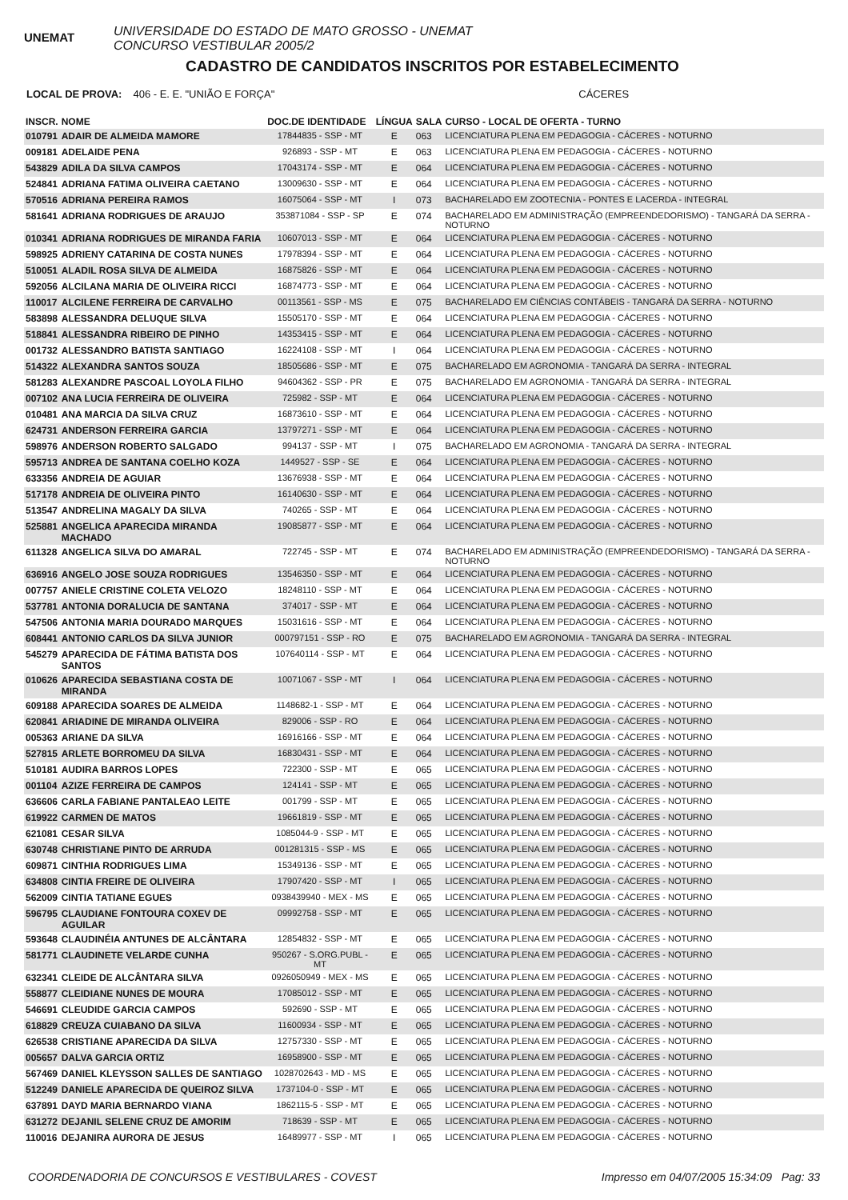UNEMAT
UNIVERSIDADE DO ESTADO DE MATO GROSSO - UNEMAT
CONCURSO VESTIBULAR 2005/2
CADASTRO DE CANDIDATOS INSCRITOS POR ESTABELECIMENTO
LOCAL DE PROVA: 406 - E. E. "UNIÃO E FORÇA" CÁCERES
| INSCR. | NOME | DOC.DE IDENTIDADE | LÍNGUA | SALA | CURSO - LOCAL DE OFERTA - TURNO |
| --- | --- | --- | --- | --- | --- |
| 010791 | ADAIR DE ALMEIDA MAMORE | 17844835 - SSP - MT | E | 063 | LICENCIATURA PLENA EM PEDAGOGIA - CÁCERES - NOTURNO |
| 009181 | ADELAIDE PENA | 926893 - SSP - MT | E | 063 | LICENCIATURA PLENA EM PEDAGOGIA - CÁCERES - NOTURNO |
| 543829 | ADILA DA SILVA CAMPOS | 17043174 - SSP - MT | E | 064 | LICENCIATURA PLENA EM PEDAGOGIA - CÁCERES - NOTURNO |
| 524841 | ADRIANA FATIMA OLIVEIRA CAETANO | 13009630 - SSP - MT | E | 064 | LICENCIATURA PLENA EM PEDAGOGIA - CÁCERES - NOTURNO |
| 570516 | ADRIANA PEREIRA RAMOS | 16075064 - SSP - MT | I | 073 | BACHARELADO EM ZOOTECNIA - PONTES E LACERDA - INTEGRAL |
| 581641 | ADRIANA RODRIGUES DE ARAUJO | 353871084 - SSP - SP | E | 074 | BACHARELADO EM ADMINISTRAÇÃO (EMPREENDEDORISMO) - TANGARÁ DA SERRA - NOTURNO |
| 010341 | ADRIANA RODRIGUES DE MIRANDA FARIA | 10607013 - SSP - MT | E | 064 | LICENCIATURA PLENA EM PEDAGOGIA - CÁCERES - NOTURNO |
| 598925 | ADRIENY CATARINA DE COSTA NUNES | 17978394 - SSP - MT | E | 064 | LICENCIATURA PLENA EM PEDAGOGIA - CÁCERES - NOTURNO |
| 510051 | ALADIL ROSA SILVA DE ALMEIDA | 16875826 - SSP - MT | E | 064 | LICENCIATURA PLENA EM PEDAGOGIA - CÁCERES - NOTURNO |
| 592056 | ALCILANA MARIA DE OLIVEIRA RICCI | 16874773 - SSP - MT | E | 064 | LICENCIATURA PLENA EM PEDAGOGIA - CÁCERES - NOTURNO |
| 110017 | ALCILENE FERREIRA DE CARVALHO | 00113561 - SSP - MS | E | 075 | BACHARELADO EM CIÊNCIAS CONTÁBEIS - TANGARÁ DA SERRA - NOTURNO |
| 583898 | ALESSANDRA DELUQUE SILVA | 15505170 - SSP - MT | E | 064 | LICENCIATURA PLENA EM PEDAGOGIA - CÁCERES - NOTURNO |
| 518841 | ALESSANDRA RIBEIRO DE PINHO | 14353415 - SSP - MT | E | 064 | LICENCIATURA PLENA EM PEDAGOGIA - CÁCERES - NOTURNO |
| 001732 | ALESSANDRO BATISTA SANTIAGO | 16224108 - SSP - MT | I | 064 | LICENCIATURA PLENA EM PEDAGOGIA - CÁCERES - NOTURNO |
| 514322 | ALEXANDRA SANTOS SOUZA | 18505686 - SSP - MT | E | 075 | BACHARELADO EM AGRONOMIA - TANGARÁ DA SERRA - INTEGRAL |
| 581283 | ALEXANDRE PASCOAL LOYOLA FILHO | 94604362 - SSP - PR | E | 075 | BACHARELADO EM AGRONOMIA - TANGARÁ DA SERRA - INTEGRAL |
| 007102 | ANA LUCIA FERREIRA DE OLIVEIRA | 725982 - SSP - MT | E | 064 | LICENCIATURA PLENA EM PEDAGOGIA - CÁCERES - NOTURNO |
| 010481 | ANA MARCIA DA SILVA CRUZ | 16873610 - SSP - MT | E | 064 | LICENCIATURA PLENA EM PEDAGOGIA - CÁCERES - NOTURNO |
| 624731 | ANDERSON FERREIRA GARCIA | 13797271 - SSP - MT | E | 064 | LICENCIATURA PLENA EM PEDAGOGIA - CÁCERES - NOTURNO |
| 598976 | ANDERSON ROBERTO SALGADO | 994137 - SSP - MT | I | 075 | BACHARELADO EM AGRONOMIA - TANGARÁ DA SERRA - INTEGRAL |
| 595713 | ANDREA DE SANTANA COELHO KOZA | 1449527 - SSP - SE | E | 064 | LICENCIATURA PLENA EM PEDAGOGIA - CÁCERES - NOTURNO |
| 633356 | ANDREIA DE AGUIAR | 13676938 - SSP - MT | E | 064 | LICENCIATURA PLENA EM PEDAGOGIA - CÁCERES - NOTURNO |
| 517178 | ANDREIA DE OLIVEIRA PINTO | 16140630 - SSP - MT | E | 064 | LICENCIATURA PLENA EM PEDAGOGIA - CÁCERES - NOTURNO |
| 513547 | ANDRELINA MAGALY DA SILVA | 740265 - SSP - MT | E | 064 | LICENCIATURA PLENA EM PEDAGOGIA - CÁCERES - NOTURNO |
| 525881 | ANGELICA APARECIDA MIRANDA MACHADO | 19085877 - SSP - MT | E | 064 | LICENCIATURA PLENA EM PEDAGOGIA - CÁCERES - NOTURNO |
| 611328 | ANGELICA SILVA DO AMARAL | 722745 - SSP - MT | E | 074 | BACHARELADO EM ADMINISTRAÇÃO (EMPREENDEDORISMO) - TANGARÁ DA SERRA - NOTURNO |
| 636916 | ANGELO JOSE SOUZA RODRIGUES | 13546350 - SSP - MT | E | 064 | LICENCIATURA PLENA EM PEDAGOGIA - CÁCERES - NOTURNO |
| 007757 | ANIELE CRISTINE COLETA VELOZO | 18248110 - SSP - MT | E | 064 | LICENCIATURA PLENA EM PEDAGOGIA - CÁCERES - NOTURNO |
| 537781 | ANTONIA DORALUCIA DE SANTANA | 374017 - SSP - MT | E | 064 | LICENCIATURA PLENA EM PEDAGOGIA - CÁCERES - NOTURNO |
| 547506 | ANTONIA MARIA DOURADO MARQUES | 15031616 - SSP - MT | E | 064 | LICENCIATURA PLENA EM PEDAGOGIA - CÁCERES - NOTURNO |
| 608441 | ANTONIO CARLOS DA SILVA JUNIOR | 000797151 - SSP - RO | E | 075 | BACHARELADO EM AGRONOMIA - TANGARÁ DA SERRA - INTEGRAL |
| 545279 | APARECIDA DE FÁTIMA BATISTA DOS SANTOS | 107640114 - SSP - MT | E | 064 | LICENCIATURA PLENA EM PEDAGOGIA - CÁCERES - NOTURNO |
| 010626 | APARECIDA SEBASTIANA COSTA DE MIRANDA | 10071067 - SSP - MT | I | 064 | LICENCIATURA PLENA EM PEDAGOGIA - CÁCERES - NOTURNO |
| 609188 | APARECIDA SOARES DE ALMEIDA | 1148682-1 - SSP - MT | E | 064 | LICENCIATURA PLENA EM PEDAGOGIA - CÁCERES - NOTURNO |
| 620841 | ARIADINE DE MIRANDA OLIVEIRA | 829006 - SSP - RO | E | 064 | LICENCIATURA PLENA EM PEDAGOGIA - CÁCERES - NOTURNO |
| 005363 | ARIANE DA SILVA | 16916166 - SSP - MT | E | 064 | LICENCIATURA PLENA EM PEDAGOGIA - CÁCERES - NOTURNO |
| 527815 | ARLETE BORROMEU DA SILVA | 16830431 - SSP - MT | E | 064 | LICENCIATURA PLENA EM PEDAGOGIA - CÁCERES - NOTURNO |
| 510181 | AUDIRA BARROS LOPES | 722300 - SSP - MT | E | 065 | LICENCIATURA PLENA EM PEDAGOGIA - CÁCERES - NOTURNO |
| 001104 | AZIZE FERREIRA DE CAMPOS | 124141 - SSP - MT | E | 065 | LICENCIATURA PLENA EM PEDAGOGIA - CÁCERES - NOTURNO |
| 636606 | CARLA FABIANE PANTALEAO LEITE | 001799 - SSP - MT | E | 065 | LICENCIATURA PLENA EM PEDAGOGIA - CÁCERES - NOTURNO |
| 619922 | CARMEN DE MATOS | 19661819 - SSP - MT | E | 065 | LICENCIATURA PLENA EM PEDAGOGIA - CÁCERES - NOTURNO |
| 621081 | CESAR SILVA | 1085044-9 - SSP - MT | E | 065 | LICENCIATURA PLENA EM PEDAGOGIA - CÁCERES - NOTURNO |
| 630748 | CHRISTIANE PINTO DE ARRUDA | 001281315 - SSP - MS | E | 065 | LICENCIATURA PLENA EM PEDAGOGIA - CÁCERES - NOTURNO |
| 609871 | CINTHIA RODRIGUES LIMA | 15349136 - SSP - MT | E | 065 | LICENCIATURA PLENA EM PEDAGOGIA - CÁCERES - NOTURNO |
| 634808 | CINTIA FREIRE DE OLIVEIRA | 17907420 - SSP - MT | I | 065 | LICENCIATURA PLENA EM PEDAGOGIA - CÁCERES - NOTURNO |
| 562009 | CINTIA TATIANE EGUES | 0938439940 - MEX - MS | E | 065 | LICENCIATURA PLENA EM PEDAGOGIA - CÁCERES - NOTURNO |
| 596795 | CLAUDIANE FONTOURA COXEV DE AGUILAR | 09992758 - SSP - MT | E | 065 | LICENCIATURA PLENA EM PEDAGOGIA - CÁCERES - NOTURNO |
| 593648 | CLAUDINÉIA ANTUNES DE ALCÂNTARA | 12854832 - SSP - MT | E | 065 | LICENCIATURA PLENA EM PEDAGOGIA - CÁCERES - NOTURNO |
| 581771 | CLAUDINETE VELARDE CUNHA | 950267 - S.ORG.PUBL - MT | E | 065 | LICENCIATURA PLENA EM PEDAGOGIA - CÁCERES - NOTURNO |
| 632341 | CLEIDE DE ALCÂNTARA SILVA | 0926050949 - MEX - MS | E | 065 | LICENCIATURA PLENA EM PEDAGOGIA - CÁCERES - NOTURNO |
| 558877 | CLEIDIANE NUNES DE MOURA | 17085012 - SSP - MT | E | 065 | LICENCIATURA PLENA EM PEDAGOGIA - CÁCERES - NOTURNO |
| 546691 | CLEUDIDE GARCIA CAMPOS | 592690 - SSP - MT | E | 065 | LICENCIATURA PLENA EM PEDAGOGIA - CÁCERES - NOTURNO |
| 618829 | CREUZA CUIABANO DA SILVA | 11600934 - SSP - MT | E | 065 | LICENCIATURA PLENA EM PEDAGOGIA - CÁCERES - NOTURNO |
| 626538 | CRISTIANE APARECIDA DA SILVA | 12757330 - SSP - MT | E | 065 | LICENCIATURA PLENA EM PEDAGOGIA - CÁCERES - NOTURNO |
| 005657 | DALVA GARCIA ORTIZ | 16958900 - SSP - MT | E | 065 | LICENCIATURA PLENA EM PEDAGOGIA - CÁCERES - NOTURNO |
| 567469 | DANIEL KLEYSSON SALLES DE SANTIAGO | 1028702643 - MD - MS | E | 065 | LICENCIATURA PLENA EM PEDAGOGIA - CÁCERES - NOTURNO |
| 512249 | DANIELE APARECIDA DE QUEIROZ SILVA | 1737104-0 - SSP - MT | E | 065 | LICENCIATURA PLENA EM PEDAGOGIA - CÁCERES - NOTURNO |
| 637891 | DAYD MARIA BERNARDO VIANA | 1862115-5 - SSP - MT | E | 065 | LICENCIATURA PLENA EM PEDAGOGIA - CÁCERES - NOTURNO |
| 631272 | DEJANIL SELENE CRUZ DE AMORIM | 718639 - SSP - MT | E | 065 | LICENCIATURA PLENA EM PEDAGOGIA - CÁCERES - NOTURNO |
| 110016 | DEJANIRA AURORA DE JESUS | 16489977 - SSP - MT | I | 065 | LICENCIATURA PLENA EM PEDAGOGIA - CÁCERES - NOTURNO |
COORDENADORIA DE CONCURSOS E VESTIBULARES - COVEST Impresso em 04/07/2005 15:34:09 Pag: 33